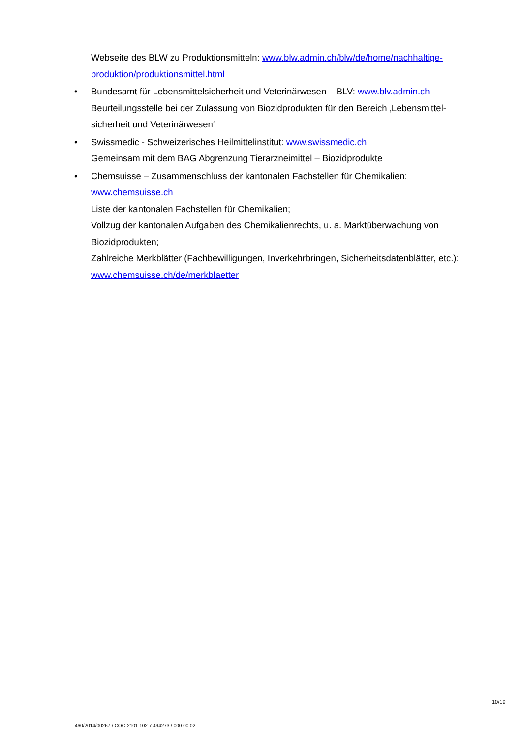Webseite des BLW zu Produktionsmitteln: www.blw.admin.ch/blw/de/home/nachhaltige-produktion/produktionsmittel.html
• Bundesamt für Lebensmittelsicherheit und Veterinärwesen – BLV: www.blv.admin.ch
Beurteilungsstelle bei der Zulassung von Biozidprodukten für den Bereich ‚Lebensmittel-sicherheit und Veterinärwesen‘
• Swissmedic - Schweizerisches Heilmittelinstitut: www.swissmedic.ch
Gemeinsam mit dem BAG Abgrenzung Tierarzneimittel – Biozidprodukte
• Chemsuisse – Zusammenschluss der kantonalen Fachstellen für Chemikalien:
www.chemsuisse.ch
Liste der kantonalen Fachstellen für Chemikalien;
Vollzug der kantonalen Aufgaben des Chemikalienrechts, u. a. Marktüberwachung von Biozidprodukten;
Zahlreiche Merkblätter (Fachbewilligungen, Inverkehrbringen, Sicherheitsdatenblätter, etc.): www.chemsuisse.ch/de/merkblaetter
10/19
460/2014/00267 \ COO.2101.102.7.494273 \ 000.00.02